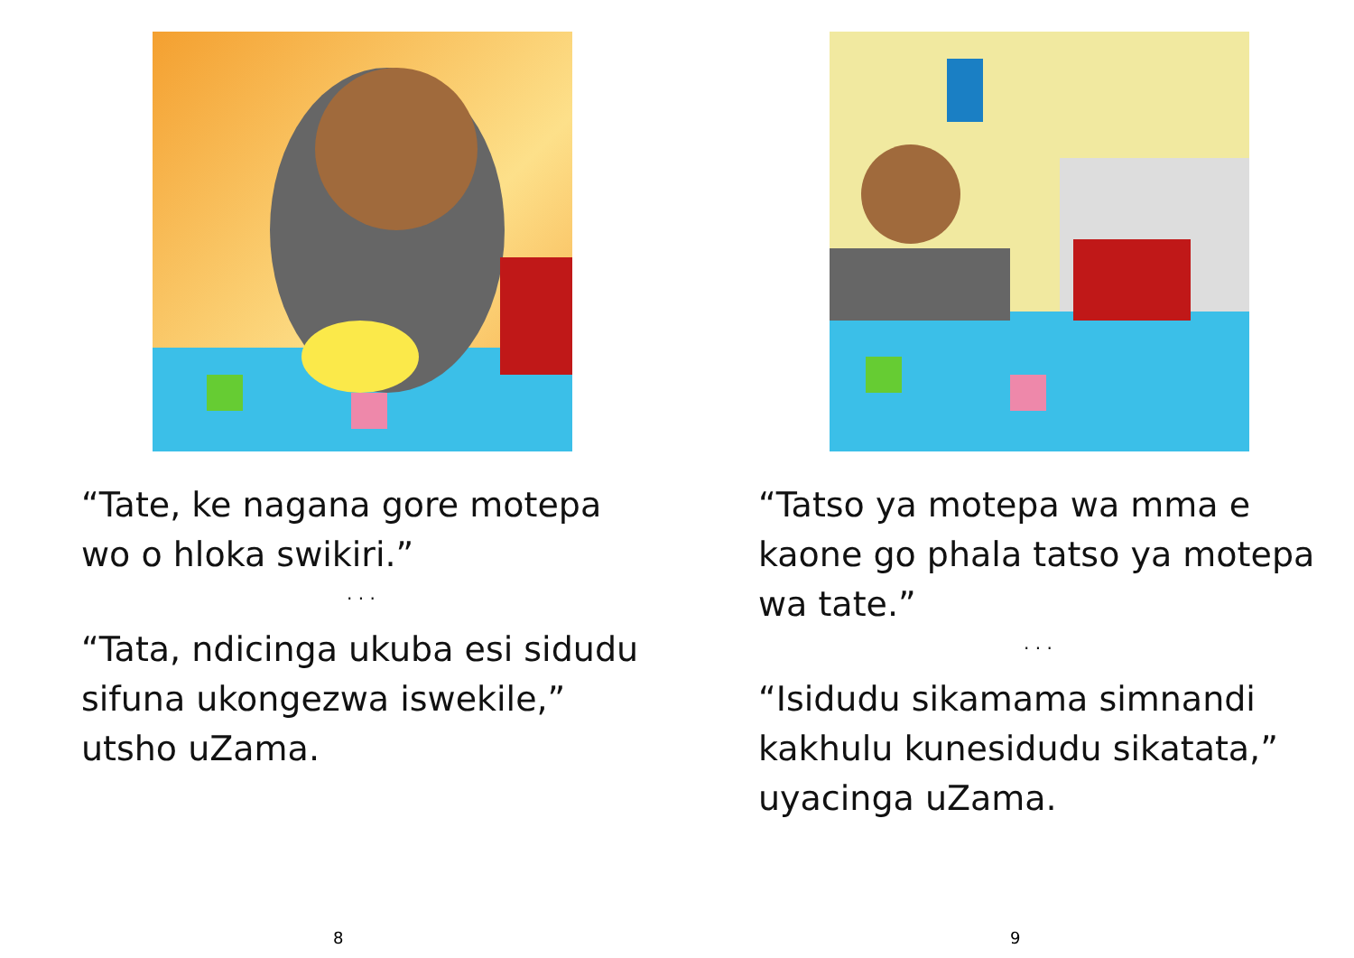“Tate, ke nagana gore motepa wo o hloka swikiri.”
. . .
“Tata, ndicinga ukuba esi sidudu sifuna ukongezwa iswekile,” utsho uZama.
8
“Tatso ya motepa wa mma e kaone go phala tatso ya motepa wa tate.”
. . .
“Isidudu sikamama simnandi kakhulu kunesidudu sikatata,” uyacinga uZama.
9